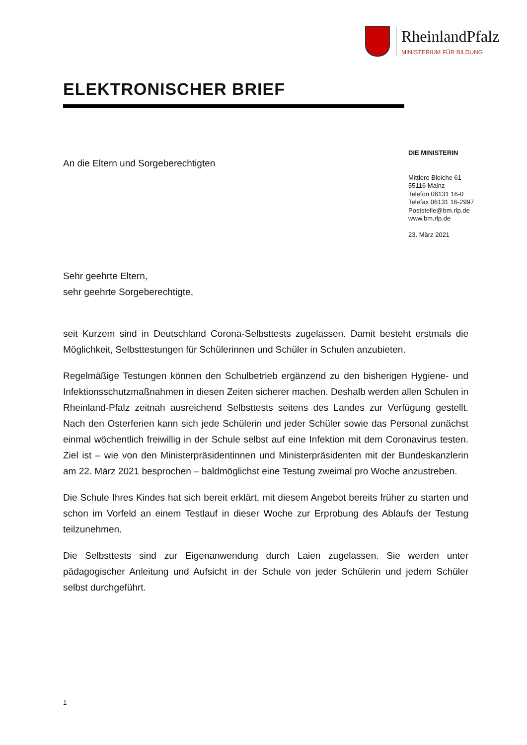RheinlandPfalz
MINISTERIUM FÜR BILDUNG
ELEKTRONISCHER BRIEF
An die Eltern und Sorgeberechtigten
DIE MINISTERIN
Mittlere Bleiche 61
55116 Mainz
Telefon 06131 16-0
Telefax 06131 16-2997
Poststelle@bm.rlp.de
www.bm.rlp.de
23. März 2021
Sehr geehrte Eltern,
sehr geehrte Sorgeberechtigte,
seit Kurzem sind in Deutschland Corona-Selbsttests zugelassen. Damit besteht erstmals die Möglichkeit, Selbsttestungen für Schülerinnen und Schüler in Schulen anzubieten.
Regelmäßige Testungen können den Schulbetrieb ergänzend zu den bisherigen Hygiene- und Infektionsschutzmaßnahmen in diesen Zeiten sicherer machen. Deshalb werden allen Schulen in Rheinland-Pfalz zeitnah ausreichend Selbsttests seitens des Landes zur Verfügung gestellt. Nach den Osterferien kann sich jede Schülerin und jeder Schüler sowie das Personal zunächst einmal wöchentlich freiwillig in der Schule selbst auf eine Infektion mit dem Coronavirus testen. Ziel ist – wie von den Ministerpräsidentinnen und Ministerpräsidenten mit der Bundeskanzlerin am 22. März 2021 besprochen – baldmöglichst eine Testung zweimal pro Woche anzustreben.
Die Schule Ihres Kindes hat sich bereit erklärt, mit diesem Angebot bereits früher zu starten und schon im Vorfeld an einem Testlauf in dieser Woche zur Erprobung des Ablaufs der Testung teilzunehmen.
Die Selbsttests sind zur Eigenanwendung durch Laien zugelassen. Sie werden unter pädagogischer Anleitung und Aufsicht in der Schule von jeder Schülerin und jedem Schüler selbst durchgeführt.
1